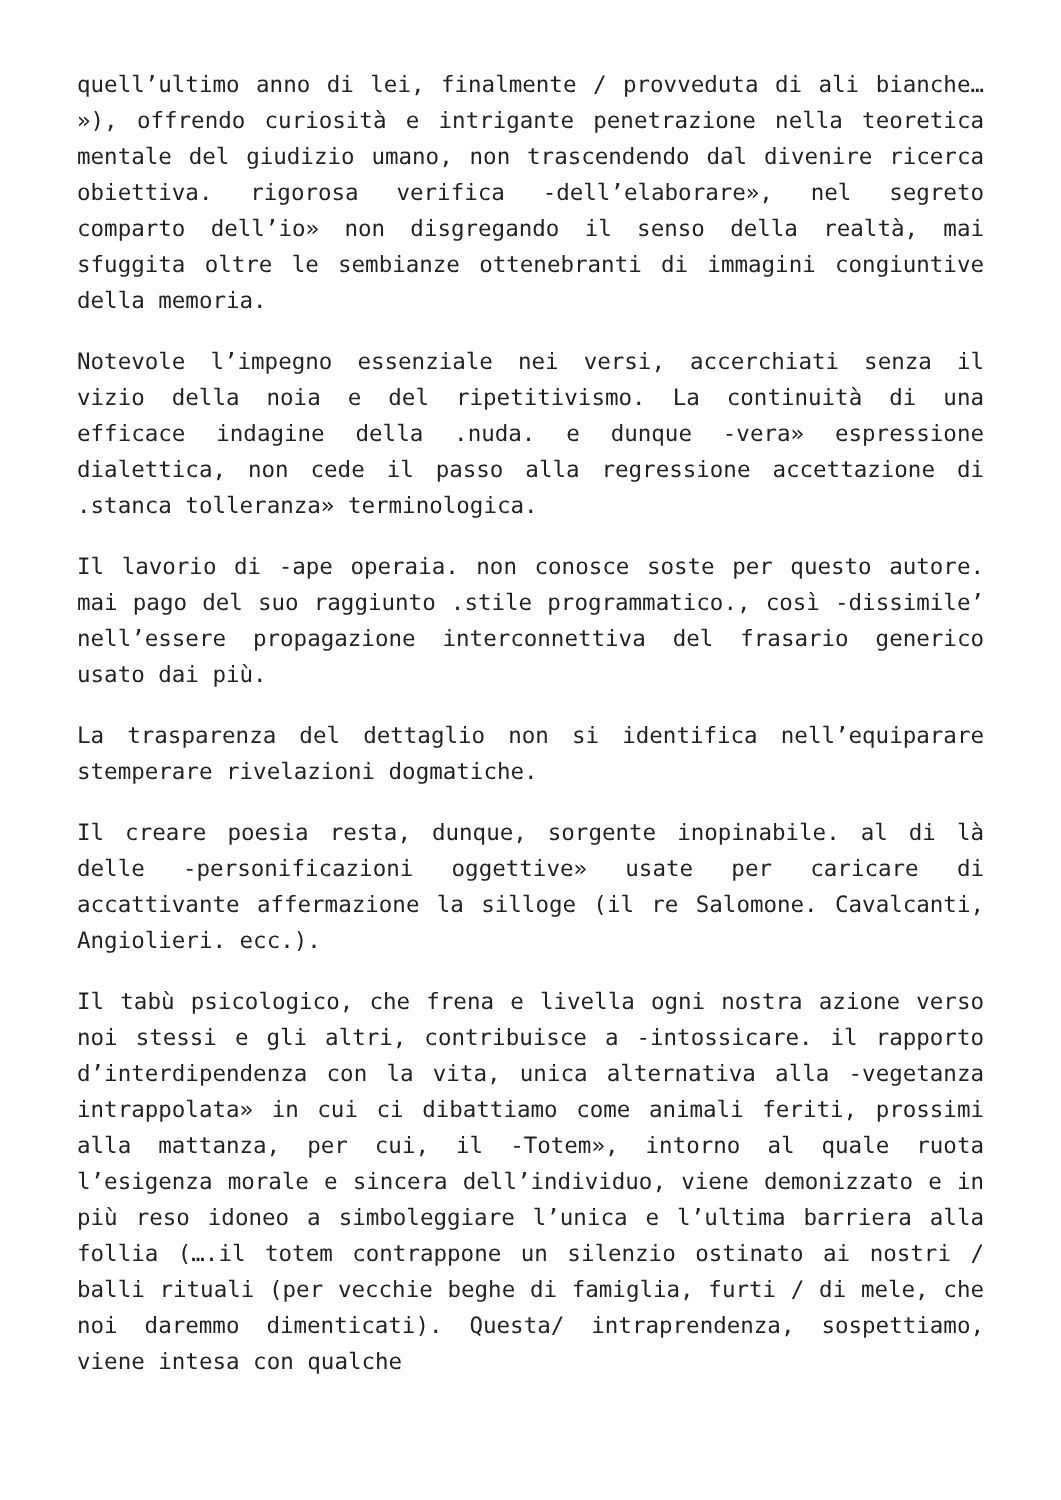quell’ultimo anno di lei, finalmente / provveduta di ali bianche… »), offrendo curiosità e intrigante penetrazione nella teoretica mentale del giudizio umano, non trascendendo dal divenire ricerca obiettiva. rigorosa verifica -dell’elaborare», nel segreto comparto dell’io» non disgregando il senso della realtà, mai sfuggita oltre le sembianze ottenebranti di immagini congiuntive della memoria.
Notevole l’impegno essenziale nei versi, accerchiati senza il vizio della noia e del ripetitivismo. La continuità di una efficace indagine della .nuda. e dunque -vera» espressione dialettica, non cede il passo alla regressione accettazione di .stanca tolleranza» terminologica.
Il lavorio di -ape operaia. non conosce soste per questo autore. mai pago del suo raggiunto .stile programmatico., così -dissimile’ nell’essere propagazione interconnettiva del frasario generico usato dai più.
La trasparenza del dettaglio non si identifica nell’equiparare stemperare rivelazioni dogmatiche.
Il creare poesia resta, dunque, sorgente inopinabile. al di là delle -personificazioni oggettive» usate per caricare di accattivante affermazione la silloge (il re Salomone. Cavalcanti, Angiolieri. ecc.).
Il tabù psicologico, che frena e livella ogni nostra azione verso noi stessi e gli altri, contribuisce a -intossicare. il rapporto d’interdipendenza con la vita, unica alternativa alla -vegetanza intrappolata» in cui ci dibattiamo come animali feriti, prossimi alla mattanza, per cui, il -Totem», intorno al quale ruota l’esigenza morale e sincera dell’individuo, viene demonizzato e in più reso idoneo a simboleggiare l’unica e l’ultima barriera alla follia (….il totem contrappone un silenzio ostinato ai nostri / balli rituali (per vecchie beghe di famiglia, furti / di mele, che noi daremmo dimenticati). Questa/ intraprendenza, sospettiamo, viene intesa con qualche